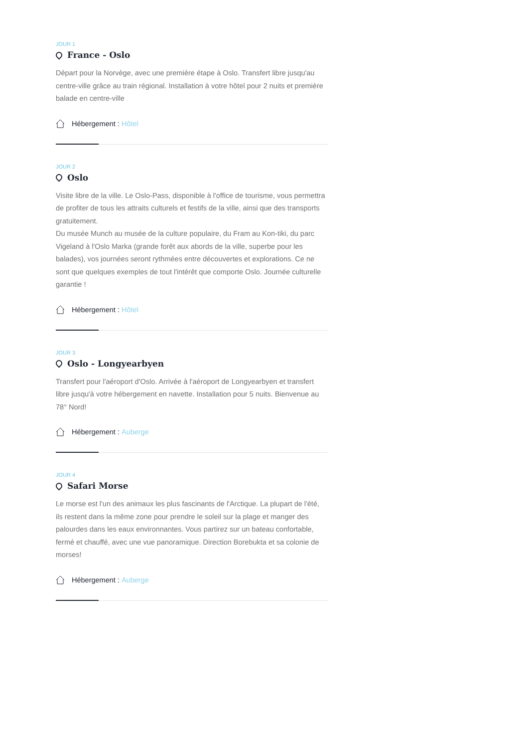JOUR 1
France - Oslo
Départ pour la Norvège, avec une première étape à Oslo. Transfert libre jusqu'au centre-ville grâce au train régional. Installation à votre hôtel pour 2 nuits et première balade en centre-ville
Hébergement : Hôtel
JOUR 2
Oslo
Visite libre de la ville. Le Oslo-Pass, disponible à l'office de tourisme, vous permettra de profiter de tous les attraits culturels et festifs de la ville, ainsi que des transports gratuitement.
Du musée Munch au musée de la culture populaire, du Fram au Kon-tiki, du parc Vigeland à l'Oslo Marka (grande forêt aux abords de la ville, superbe pour les balades), vos journées seront rythmées entre découvertes et explorations. Ce ne sont que quelques exemples de tout l'intérêt que comporte Oslo. Journée culturelle garantie !
Hébergement : Hôtel
JOUR 3
Oslo - Longyearbyen
Transfert pour l'aéroport d'Oslo. Arrivée à l'aéroport de Longyearbyen et transfert libre jusqu'à votre hébergement en navette. Installation pour 5 nuits. Bienvenue au 78° Nord!
Hébergement : Auberge
JOUR 4
Safari Morse
Le morse est l'un des animaux les plus fascinants de l'Arctique. La plupart de l'été, ils restent dans la même zone pour prendre le soleil sur la plage et manger des palourdes dans les eaux environnantes. Vous partirez sur un bateau confortable, fermé et chauffé, avec une vue panoramique. Direction Borebukta et sa colonie de morses!
Hébergement : Auberge